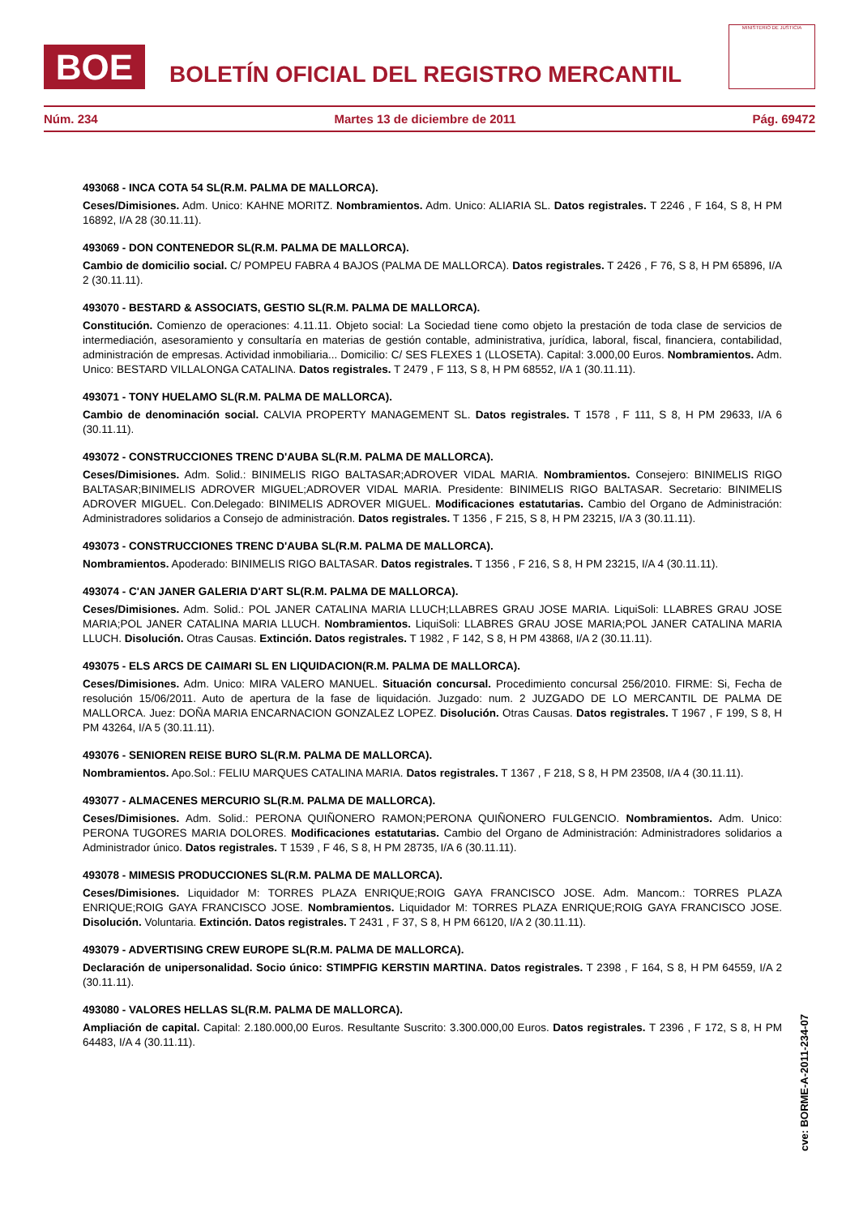BOE
BOLETÍN OFICIAL DEL REGISTRO MERCANTIL
MINISTERIO DE JUSTICIA
Núm. 234 Martes 13 de diciembre de 2011 Pág. 69472
493068 - INCA COTA 54 SL(R.M. PALMA DE MALLORCA).
Ceses/Dimisiones. Adm. Unico: KAHNE MORITZ. Nombramientos. Adm. Unico: ALIARIA SL. Datos registrales. T 2246 , F 164, S 8, H PM 16892, I/A 28 (30.11.11).
493069 - DON CONTENEDOR SL(R.M. PALMA DE MALLORCA).
Cambio de domicilio social. C/ POMPEU FABRA 4 BAJOS (PALMA DE MALLORCA). Datos registrales. T 2426 , F 76, S 8, H PM 65896, I/A 2 (30.11.11).
493070 - BESTARD & ASSOCIATS, GESTIO SL(R.M. PALMA DE MALLORCA).
Constitución. Comienzo de operaciones: 4.11.11. Objeto social: La Sociedad tiene como objeto la prestación de toda clase de servicios de intermediación, asesoramiento y consultaría en materias de gestión contable, administrativa, jurídica, laboral, fiscal, financiera, contabilidad, administración de empresas. Actividad inmobiliaria... Domicilio: C/ SES FLEXES 1 (LLOSETA). Capital: 3.000,00 Euros. Nombramientos. Adm. Unico: BESTARD VILLALONGA CATALINA. Datos registrales. T 2479 , F 113, S 8, H PM 68552, I/A 1 (30.11.11).
493071 - TONY HUELAMO SL(R.M. PALMA DE MALLORCA).
Cambio de denominación social. CALVIA PROPERTY MANAGEMENT SL. Datos registrales. T 1578 , F 111, S 8, H PM 29633, I/A 6 (30.11.11).
493072 - CONSTRUCCIONES TRENC D'AUBA SL(R.M. PALMA DE MALLORCA).
Ceses/Dimisiones. Adm. Solid.: BINIMELIS RIGO BALTASAR;ADROVER VIDAL MARIA. Nombramientos. Consejero: BINIMELIS RIGO BALTASAR;BINIMELIS ADROVER MIGUEL;ADROVER VIDAL MARIA. Presidente: BINIMELIS RIGO BALTASAR. Secretario: BINIMELIS ADROVER MIGUEL. Con.Delegado: BINIMELIS ADROVER MIGUEL. Modificaciones estatutarias. Cambio del Organo de Administración: Administradores solidarios a Consejo de administración. Datos registrales. T 1356 , F 215, S 8, H PM 23215, I/A 3 (30.11.11).
493073 - CONSTRUCCIONES TRENC D'AUBA SL(R.M. PALMA DE MALLORCA).
Nombramientos. Apoderado: BINIMELIS RIGO BALTASAR. Datos registrales. T 1356 , F 216, S 8, H PM 23215, I/A 4 (30.11.11).
493074 - C'AN JANER GALERIA D'ART SL(R.M. PALMA DE MALLORCA).
Ceses/Dimisiones. Adm. Solid.: POL JANER CATALINA MARIA LLUCH;LLABRES GRAU JOSE MARIA. LiquiSoli: LLABRES GRAU JOSE MARIA;POL JANER CATALINA MARIA LLUCH. Nombramientos. LiquiSoli: LLABRES GRAU JOSE MARIA;POL JANER CATALINA MARIA LLUCH. Disolución. Otras Causas. Extinción. Datos registrales. T 1982 , F 142, S 8, H PM 43868, I/A 2 (30.11.11).
493075 - ELS ARCS DE CAIMARI SL EN LIQUIDACION(R.M. PALMA DE MALLORCA).
Ceses/Dimisiones. Adm. Unico: MIRA VALERO MANUEL. Situación concursal. Procedimiento concursal 256/2010. FIRME: Si, Fecha de resolución 15/06/2011. Auto de apertura de la fase de liquidación. Juzgado: num. 2 JUZGADO DE LO MERCANTIL DE PALMA DE MALLORCA. Juez: DOÑA MARIA ENCARNACION GONZALEZ LOPEZ. Disolución. Otras Causas. Datos registrales. T 1967 , F 199, S 8, H PM 43264, I/A 5 (30.11.11).
493076 - SENIOREN REISE BURO SL(R.M. PALMA DE MALLORCA).
Nombramientos. Apo.Sol.: FELIU MARQUES CATALINA MARIA. Datos registrales. T 1367 , F 218, S 8, H PM 23508, I/A 4 (30.11.11).
493077 - ALMACENES MERCURIO SL(R.M. PALMA DE MALLORCA).
Ceses/Dimisiones. Adm. Solid.: PERONA QUIÑONERO RAMON;PERONA QUIÑONERO FULGENCIO. Nombramientos. Adm. Unico: PERONA TUGORES MARIA DOLORES. Modificaciones estatutarias. Cambio del Organo de Administración: Administradores solidarios a Administrador único. Datos registrales. T 1539 , F 46, S 8, H PM 28735, I/A 6 (30.11.11).
493078 - MIMESIS PRODUCCIONES SL(R.M. PALMA DE MALLORCA).
Ceses/Dimisiones. Liquidador M: TORRES PLAZA ENRIQUE;ROIG GAYA FRANCISCO JOSE. Adm. Mancom.: TORRES PLAZA ENRIQUE;ROIG GAYA FRANCISCO JOSE. Nombramientos. Liquidador M: TORRES PLAZA ENRIQUE;ROIG GAYA FRANCISCO JOSE. Disolución. Voluntaria. Extinción. Datos registrales. T 2431 , F 37, S 8, H PM 66120, I/A 2 (30.11.11).
493079 - ADVERTISING CREW EUROPE SL(R.M. PALMA DE MALLORCA).
Declaración de unipersonalidad. Socio único: STIMPFIG KERSTIN MARTINA. Datos registrales. T 2398 , F 164, S 8, H PM 64559, I/A 2 (30.11.11).
493080 - VALORES HELLAS SL(R.M. PALMA DE MALLORCA).
Ampliación de capital. Capital: 2.180.000,00 Euros. Resultante Suscrito: 3.300.000,00 Euros. Datos registrales. T 2396 , F 172, S 8, H PM 64483, I/A 4 (30.11.11).
cve: BORME-A-2011-234-07